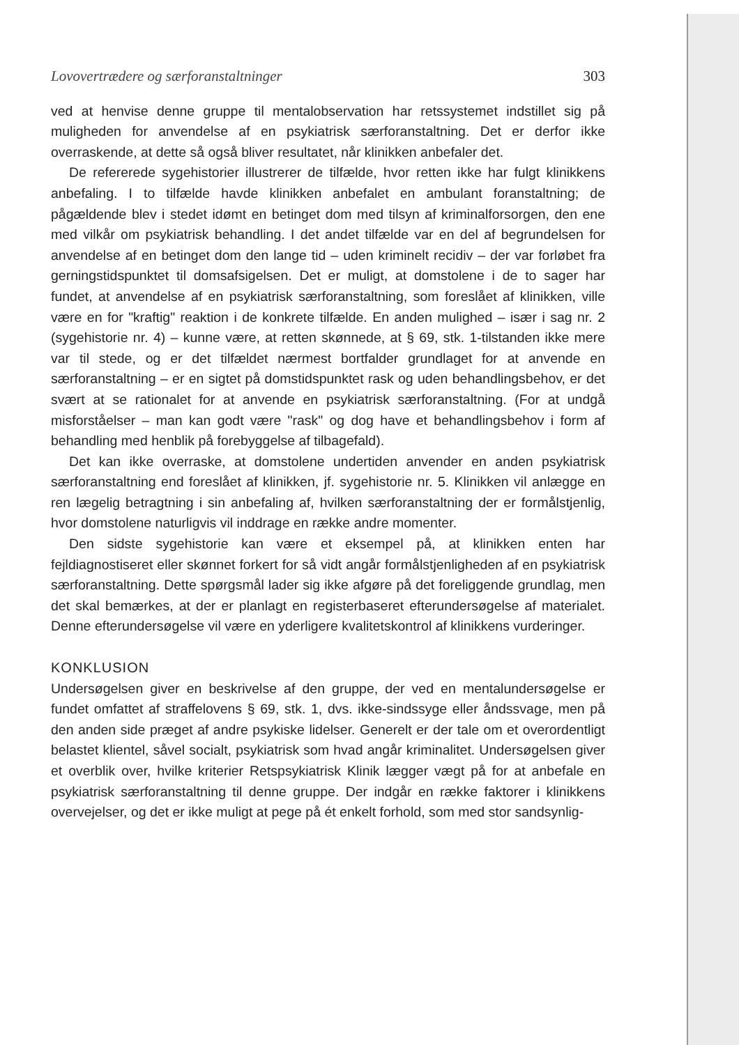Lovovertrædere og særforanstaltninger 303
ved at henvise denne gruppe til mentalobservation har retssystemet indstillet sig på muligheden for anvendelse af en psykiatrisk særforanstaltning. Det er derfor ikke overraskende, at dette så også bliver resultatet, når klinikken anbefaler det.
De refererede sygehistorier illustrerer de tilfælde, hvor retten ikke har fulgt klinikkens anbefaling. I to tilfælde havde klinikken anbefalet en ambulant foranstaltning; de pågældende blev i stedet idømt en betinget dom med tilsyn af kriminalforsorgen, den ene med vilkår om psykiatrisk behandling. I det andet tilfælde var en del af begrundelsen for anvendelse af en betinget dom den lange tid – uden kriminelt recidiv – der var forløbet fra gerningstidspunktet til domsafsigelsen. Det er muligt, at domstolene i de to sager har fundet, at anvendelse af en psykiatrisk særforanstaltning, som foreslået af klinikken, ville være en for "kraftig" reaktion i de konkrete tilfælde. En anden mulighed – især i sag nr. 2 (sygehistorie nr. 4) – kunne være, at retten skønnede, at § 69, stk. 1-tilstanden ikke mere var til stede, og er det tilfældet nærmest bortfalder grundlaget for at anvende en særforanstaltning – er en sigtet på domstidspunktet rask og uden behandlingsbehov, er det svært at se rationalet for at anvende en psykiatrisk særforanstaltning. (For at undgå misforståelser – man kan godt være "rask" og dog have et behandlingsbehov i form af behandling med henblik på forebyggelse af tilbagefald).
Det kan ikke overraske, at domstolene undertiden anvender en anden psykiatrisk særforanstaltning end foreslået af klinikken, jf. sygehistorie nr. 5. Klinikken vil anlægge en ren lægelig betragtning i sin anbefaling af, hvilken særforanstaltning der er formålstjenlig, hvor domstolene naturligvis vil inddrage en række andre momenter.
Den sidste sygehistorie kan være et eksempel på, at klinikken enten har fejldiagnostiseret eller skønnet forkert for så vidt angår formålstjenligheden af en psykiatrisk særforanstaltning. Dette spørgsmål lader sig ikke afgøre på det foreliggende grundlag, men det skal bemærkes, at der er planlagt en registerbaseret efterundersøgelse af materialet. Denne efterundersøgelse vil være en yderligere kvalitetskontrol af klinikkens vurderinger.
KONKLUSION
Undersøgelsen giver en beskrivelse af den gruppe, der ved en mentalundersøgelse er fundet omfattet af straffelovens § 69, stk. 1, dvs. ikke-sindssyge eller åndssvage, men på den anden side præget af andre psykiske lidelser. Generelt er der tale om et overordentligt belastet klientel, såvel socialt, psykiatrisk som hvad angår kriminalitet. Undersøgelsen giver et overblik over, hvilke kriterier Retspsykiatrisk Klinik lægger vægt på for at anbefale en psykiatrisk særforanstaltning til denne gruppe. Der indgår en række faktorer i klinikkens overvejelser, og det er ikke muligt at pege på ét enkelt forhold, som med stor sandsynlig-